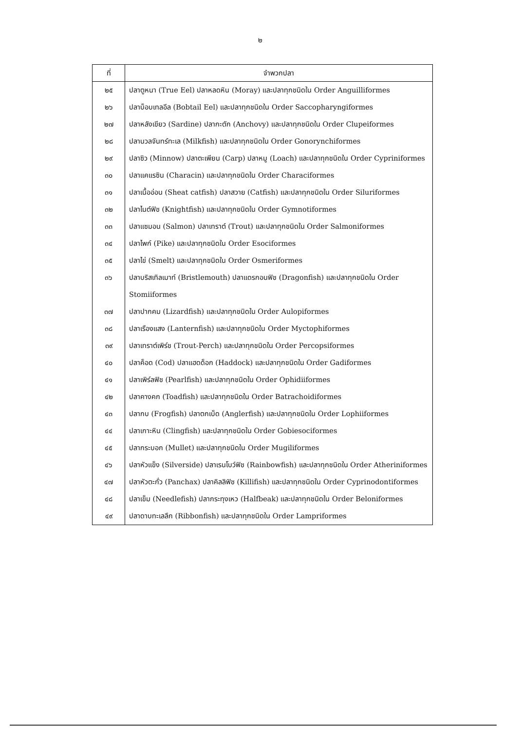๒
| ที่ | จำพวกปลา |
| --- | --- |
| ๒๕ | ปลาตูหนา (True Eel) ปลาหลดหิน (Moray) และปลาทุกชนิดใน Order Anguilliformes |
| ๒๖ | ปลาบ็อบเทลอีล (Bobtail Eel) และปลาทุกชนิดใน Order Saccopharyngiformes |
| ๒๗ | ปลาหลังเขียว (Sardine) ปลากะตัก (Anchovy) และปลาทุกชนิดใน Order Clupeiformes |
| ๒๘ | ปลานวลจันทร์ทะเล (Milkfish) และปลาทุกชนิดใน Order Gonorynchiformes |
| ๒๙ | ปลาซิว (Minnow) ปลาตะเพียน (Carp) ปลาหมู (Loach) และปลาทุกชนิดใน Order Cypriniformes |
| ๓๐ | ปลาแคแรซิน (Characin) และปลาทุกชนิดใน Order Characiformes |
| ๓๑ | ปลาเนื้ออ่อน (Sheat catfish) ปลาสวาย (Catfish) และปลาทุกชนิดใน Order Siluriformes |
| ๓๒ | ปลาไนต์ฟิช (Knightfish) และปลาทุกชนิดใน Order Gymnotiformes |
| ๓๓ | ปลาแซมอน (Salmon) ปลาเทราต์ (Trout) และปลาทุกชนิดใน Order Salmoniformes |
| ๓๔ | ปลาไพก์ (Pike) และปลาทุกชนิดใน Order Esociformes |
| ๓๕ | ปลาไข่ (Smelt) และปลาทุกชนิดใน Order Osmeriformes |
| ๓๖ | ปลาบริสเทิลเมาท์ (Bristlemouth) ปลาแดรกอนฟิช (Dragonfish) และปลาทุกชนิดใน Order Stomiiformes |
| ๓๗ | ปลาปากคม (Lizardfish) และปลาทุกชนิดใน Order Aulopiformes |
| ๓๘ | ปลาเรืองแสง (Lanternfish) และปลาทุกชนิดใน Order Myctophiformes |
| ๓๙ | ปลาเทราต์เพิร์ช (Trout-Perch) และปลาทุกชนิดใน Order Percopsiformes |
| ๔๐ | ปลาค็อด (Cod) ปลาแฮดด็อก (Haddock) และปลาทุกชนิดใน Order Gadiformes |
| ๔๑ | ปลาเพิร์ลฟิช (Pearlfish) และปลาทุกชนิดใน Order Ophidiiformes |
| ๔๒ | ปลาคางคก (Toadfish) และปลาทุกชนิดใน Order Batrachoidiformes |
| ๔๓ | ปลากบ (Frogfish) ปลาตกเบ็ด (Anglerfish) และปลาทุกชนิดใน Order Lophiiformes |
| ๔๔ | ปลาเกาะหิน (Clingfish) และปลาทุกชนิดใน Order Gobiesociformes |
| ๔๕ | ปลากระบอก (Mullet) และปลาทุกชนิดใน Order Mugiliformes |
| ๔๖ | ปลาหัวแข็ง (Silverside) ปลาเรนโบว์ฟิช (Rainbowfish) และปลาทุกชนิดใน Order Atheriniformes |
| ๔๗ | ปลาหัวตะกั่ว (Panchax) ปลาคิลลิฟิช (Killifish) และปลาทุกชนิดใน Order Cyprinodontiformes |
| ๔๘ | ปลาเข็ม (Needlefish) ปลากระทุงเหว (Halfbeak) และปลาทุกชนิดใน Order Beloniformes |
| ๔๙ | ปลาดาบทะเลลึก (Ribbonfish) และปลาทุกชนิดใน Order Lampriformes |